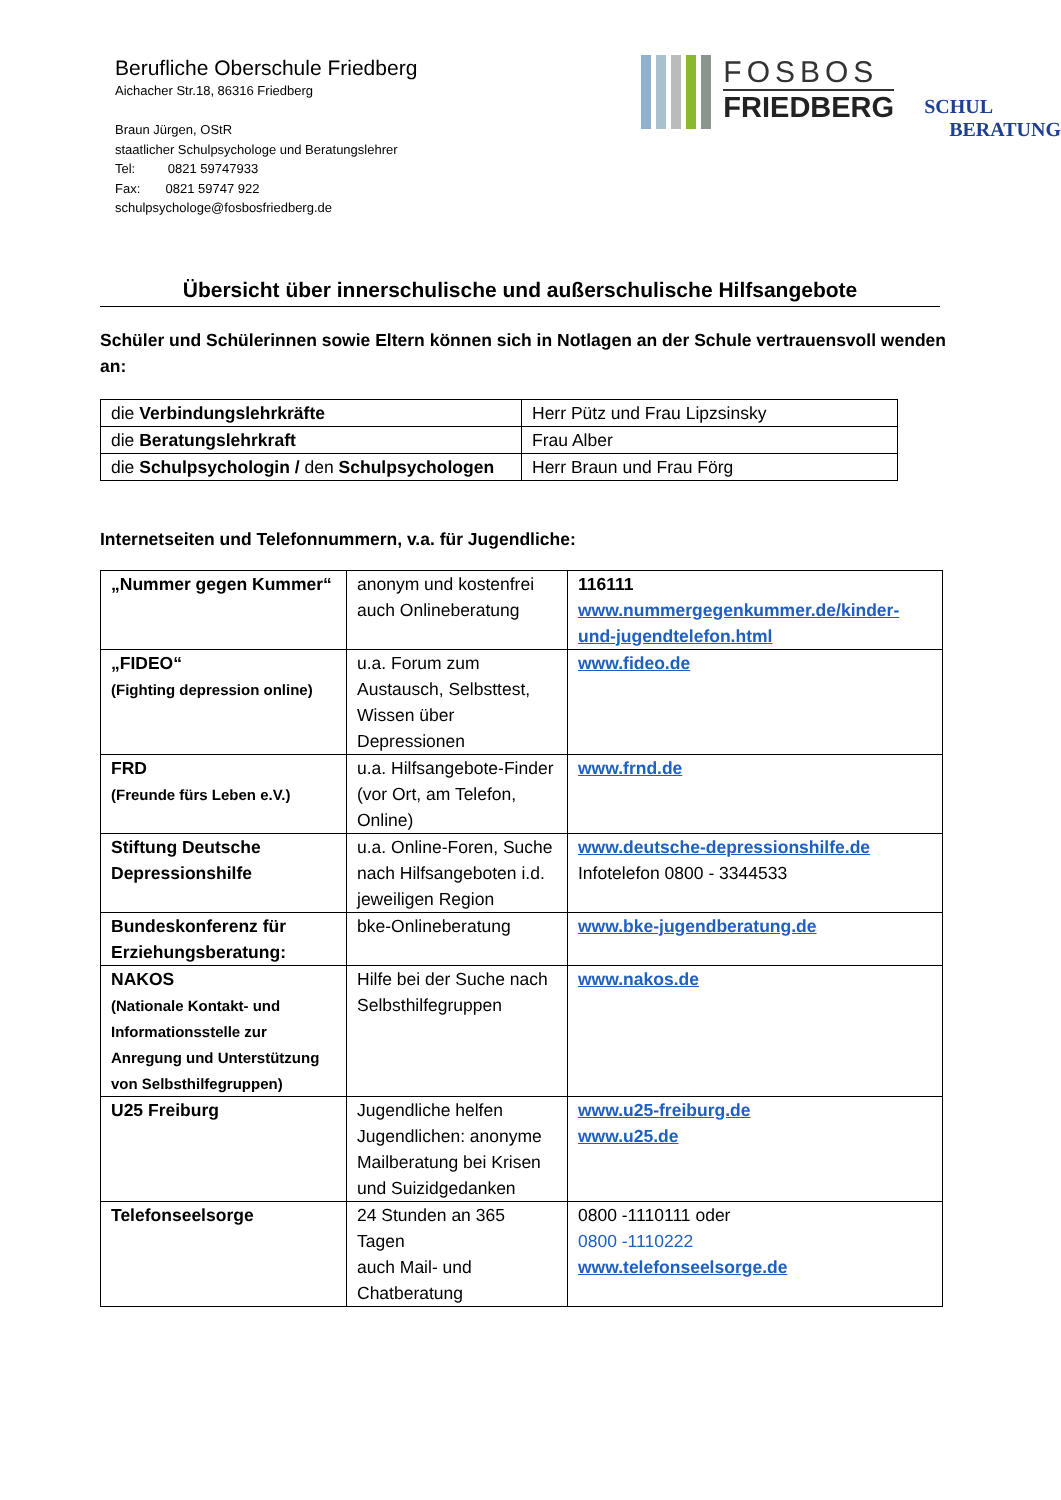Berufliche Oberschule Friedberg
Aichacher Str.18, 86316 Friedberg
Braun Jürgen, OStR
staatlicher Schulpsychologe und Beratungslehrer
Tel: 0821 59747933
Fax: 0821 59747 922
schulpsychologe@fosbosfriedberg.de
FOSBOS
FRIEDBERG
SCHUL
BERATUNG
Übersicht über innerschulische und außerschulische Hilfsangebote
Schüler und Schülerinnen sowie Eltern können sich in Notlagen an der Schule vertrauensvoll wenden an:
| die Verbindungslehrkräfte | Herr Pütz und Frau Lipzsinsky |
| die Beratungslehrkraft | Frau Alber |
| die Schulpsychologin / den Schulpsychologen | Herr Braun und Frau Förg |
Internetseiten und Telefonnummern, v.a. für Jugendliche:
| „Nummer gegen Kummer“ | anonym und kostenfrei auch Onlineberatung | 116111 www.nummergegenkummer.de/kinder-und-jugendtelefon.html |
| „FIDEO“ (Fighting depression online) | u.a. Forum zum Austausch, Selbsttest, Wissen über Depressionen | www.fideo.de |
| FRD (Freunde fürs Leben e.V.) | u.a. Hilfsangebote-Finder (vor Ort, am Telefon, Online) | www.frnd.de |
| Stiftung Deutsche Depressionshilfe | u.a. Online-Foren, Suche nach Hilfsangeboten i.d. jeweiligen Region | www.deutsche-depressionshilfe.de Infotelefon 0800 - 3344533 |
| Bundeskonferenz für Erziehungsberatung: | bke-Onlineberatung | www.bke-jugendberatung.de |
| NAKOS (Nationale Kontakt- und Informationsstelle zur Anregung und Unterstützung von Selbsthilfegruppen) | Hilfe bei der Suche nach Selbsthilfegruppen | www.nakos.de |
| U25 Freiburg | Jugendliche helfen Jugendlichen: anonyme Mailberatung bei Krisen und Suizidgedanken | www.u25-freiburg.de www.u25.de |
| Telefonseelsorge | 24 Stunden an 365 Tagen auch Mail- und Chatberatung | 0800 -1110111 oder 0800 -1110222 www.telefonseelsorge.de |